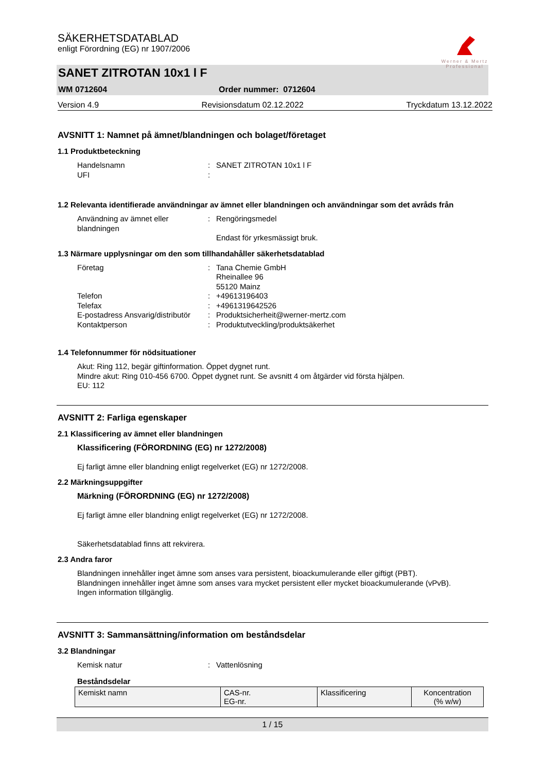SÄKERHETSDATABLAD
enligt Förordning (EG) nr 1907/2006
Werner & Mertz
Professional
SANET ZITROTAN 10x1 l F
WM 0712604 Order nummer: 0712604
Version 4.9 Revisionsdatum 02.12.2022 Tryckdatum 13.12.2022
AVSNITT 1: Namnet på ämnet/blandningen och bolaget/företaget
1.1 Produktbeteckning
Handelsnamn: SANET ZITROTAN 10x1 l F UFI:
1.2 Relevanta identifierade användningar av ämnet eller blandningen och användningar som det avråds från
Användning av ämnet eller blandningen: Rengöringsmedel
Endast för yrkesmässigt bruk.
1.3 Närmare upplysningar om den som tillhandahåller säkerhetsdatablad
Företag: Tana Chemie GmbH
Rheinallee 96
55120 Mainz Telefon: +49613196403 Telefax: +4961319642526 E-postadress Ansvarig/distributör: Produktsicherheit@werner-mertz.com Kontaktperson: Produktutveckling/produktsäkerhet
1.4 Telefonnummer för nödsituationer
Akut: Ring 112, begär giftinformation. Öppet dygnet runt.
Mindre akut: Ring 010-456 6700. Öppet dygnet runt. Se avsnitt 4 om åtgärder vid första hjälpen.
EU: 112
AVSNITT 2: Farliga egenskaper
2.1 Klassificering av ämnet eller blandningen
Klassificering (FÖRORDNING (EG) nr 1272/2008)
Ej farligt ämne eller blandning enligt regelverket (EG) nr 1272/2008.
2.2 Märkningsuppgifter
Märkning (FÖRORDNING (EG) nr 1272/2008)
Ej farligt ämne eller blandning enligt regelverket (EG) nr 1272/2008.
Säkerhetsdatablad finns att rekvirera.
2.3 Andra faror
Blandningen innehåller inget ämne som anses vara persistent, bioackumulerande eller giftigt (PBT).
Blandningen innehåller inget ämne som anses vara mycket persistent eller mycket bioackumulerande (vPvB).
Ingen information tillgänglig.
AVSNITT 3: Sammansättning/information om beståndsdelar
3.2 Blandningar
Kemisk natur: Vattenlösning
Beståndsdelar
| Kemiskt namn | CAS-nr. EG-nr. | Klassificering | Koncentration (% w/w) |
1 / 15